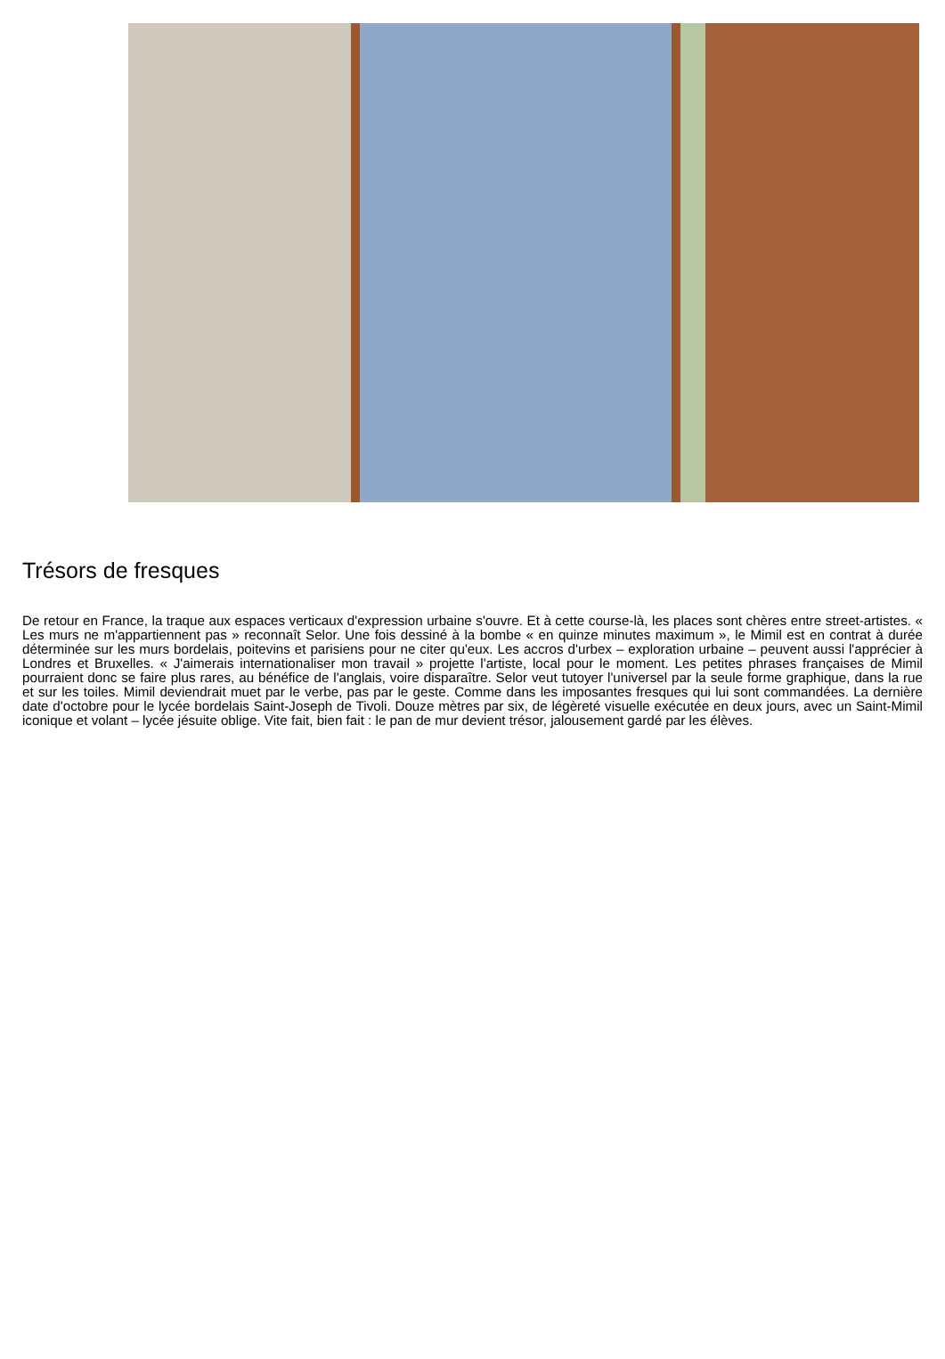Trésors de fresques
De retour en France, la traque aux espaces verticaux d'expression urbaine s'ouvre. Et à cette course-là, les places sont chères entre street-artistes. « Les murs ne m'appartiennent pas » reconnaît Selor. Une fois dessiné à la bombe « en quinze minutes maximum », le Mimil est en contrat à durée déterminée sur les murs bordelais, poitevins et parisiens pour ne citer qu'eux. Les accros d'urbex – exploration urbaine – peuvent aussi l'apprécier à Londres et Bruxelles. « J'aimerais internationaliser mon travail » projette l'artiste, local pour le moment. Les petites phrases françaises de Mimil pourraient donc se faire plus rares, au bénéfice de l'anglais, voire disparaître. Selor veut tutoyer l'universel par la seule forme graphique, dans la rue et sur les toiles. Mimil deviendrait muet par le verbe, pas par le geste. Comme dans les imposantes fresques qui lui sont commandées. La dernière date d'octobre pour le lycée bordelais Saint-Joseph de Tivoli. Douze mètres par six, de légèreté visuelle exécutée en deux jours, avec un Saint-Mimil iconique et volant – lycée jésuite oblige. Vite fait, bien fait : le pan de mur devient trésor, jalousement gardé par les élèves.